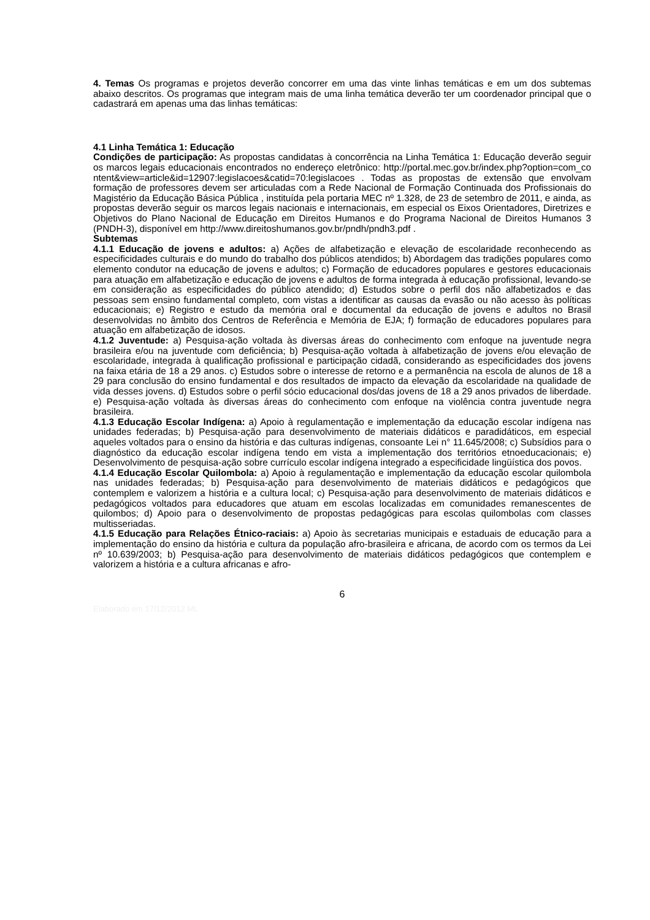4. Temas Os programas e projetos deverão concorrer em uma das vinte linhas temáticas e em um dos subtemas abaixo descritos. Os programas que integram mais de uma linha temática deverão ter um coordenador principal que o cadastrará em apenas uma das linhas temáticas:
4.1 Linha Temática 1: Educação
Condições de participação: As propostas candidatas à concorrência na Linha Temática 1: Educação deverão seguir os marcos legais educacionais encontrados no endereço eletrônico: http://portal.mec.gov.br/index.php?option=com_content&view=article&id=12907:legislacoes&catid=70:legislacoes . Todas as propostas de extensão que envolvam formação de professores devem ser articuladas com a Rede Nacional de Formação Continuada dos Profissionais do Magistério da Educação Básica Pública , instituída pela portaria MEC nº 1.328, de 23 de setembro de 2011, e ainda, as propostas deverão seguir os marcos legais nacionais e internacionais, em especial os Eixos Orientadores, Diretrizes e Objetivos do Plano Nacional de Educação em Direitos Humanos e do Programa Nacional de Direitos Humanos 3 (PNDH-3), disponível em http://www.direitoshumanos.gov.br/pndh/pndh3.pdf .
Subtemas
4.1.1 Educação de jovens e adultos: a) Ações de alfabetização e elevação de escolaridade reconhecendo as especificidades culturais e do mundo do trabalho dos públicos atendidos; b) Abordagem das tradições populares como elemento condutor na educação de jovens e adultos; c) Formação de educadores populares e gestores educacionais para atuação em alfabetização e educação de jovens e adultos de forma integrada à educação profissional, levando-se em consideração as especificidades do público atendido; d) Estudos sobre o perfil dos não alfabetizados e das pessoas sem ensino fundamental completo, com vistas a identificar as causas da evasão ou não acesso às políticas educacionais; e) Registro e estudo da memória oral e documental da educação de jovens e adultos no Brasil desenvolvidas no âmbito dos Centros de Referência e Memória de EJA; f) formação de educadores populares para atuação em alfabetização de idosos.
4.1.2 Juventude: a) Pesquisa-ação voltada às diversas áreas do conhecimento com enfoque na juventude negra brasileira e/ou na juventude com deficiência; b) Pesquisa-ação voltada à alfabetização de jovens e/ou elevação de escolaridade, integrada à qualificação profissional e participação cidadã, considerando as especificidades dos jovens na faixa etária de 18 a 29 anos. c) Estudos sobre o interesse de retorno e a permanência na escola de alunos de 18 a 29 para conclusão do ensino fundamental e dos resultados de impacto da elevação da escolaridade na qualidade de vida desses jovens. d) Estudos sobre o perfil sócio educacional dos/das jovens de 18 a 29 anos privados de liberdade. e) Pesquisa-ação voltada às diversas áreas do conhecimento com enfoque na violência contra juventude negra brasileira.
4.1.3 Educação Escolar Indígena: a) Apoio à regulamentação e implementação da educação escolar indígena nas unidades federadas; b) Pesquisa-ação para desenvolvimento de materiais didáticos e paradidáticos, em especial aqueles voltados para o ensino da história e das culturas indígenas, consoante Lei n° 11.645/2008; c) Subsídios para o diagnóstico da educação escolar indígena tendo em vista a implementação dos territórios etnoeducacionais; e) Desenvolvimento de pesquisa-ação sobre currículo escolar indígena integrado a especificidade lingüística dos povos.
4.1.4 Educação Escolar Quilombola: a) Apoio à regulamentação e implementação da educação escolar quilombola nas unidades federadas; b) Pesquisa-ação para desenvolvimento de materiais didáticos e pedagógicos que contemplem e valorizem a história e a cultura local; c) Pesquisa-ação para desenvolvimento de materiais didáticos e pedagógicos voltados para educadores que atuam em escolas localizadas em comunidades remanescentes de quilombos; d) Apoio para o desenvolvimento de propostas pedagógicas para escolas quilombolas com classes multisseriadas.
4.1.5 Educação para Relações Étnico-raciais: a) Apoio às secretarias municipais e estaduais de educação para a implementação do ensino da história e cultura da população afro-brasileira e africana, de acordo com os termos da Lei nº 10.639/2003; b) Pesquisa-ação para desenvolvimento de materiais didáticos pedagógicos que contemplem e valorizem a história e a cultura africanas e afro-
6
Elaborado em 17/12/2012 ML